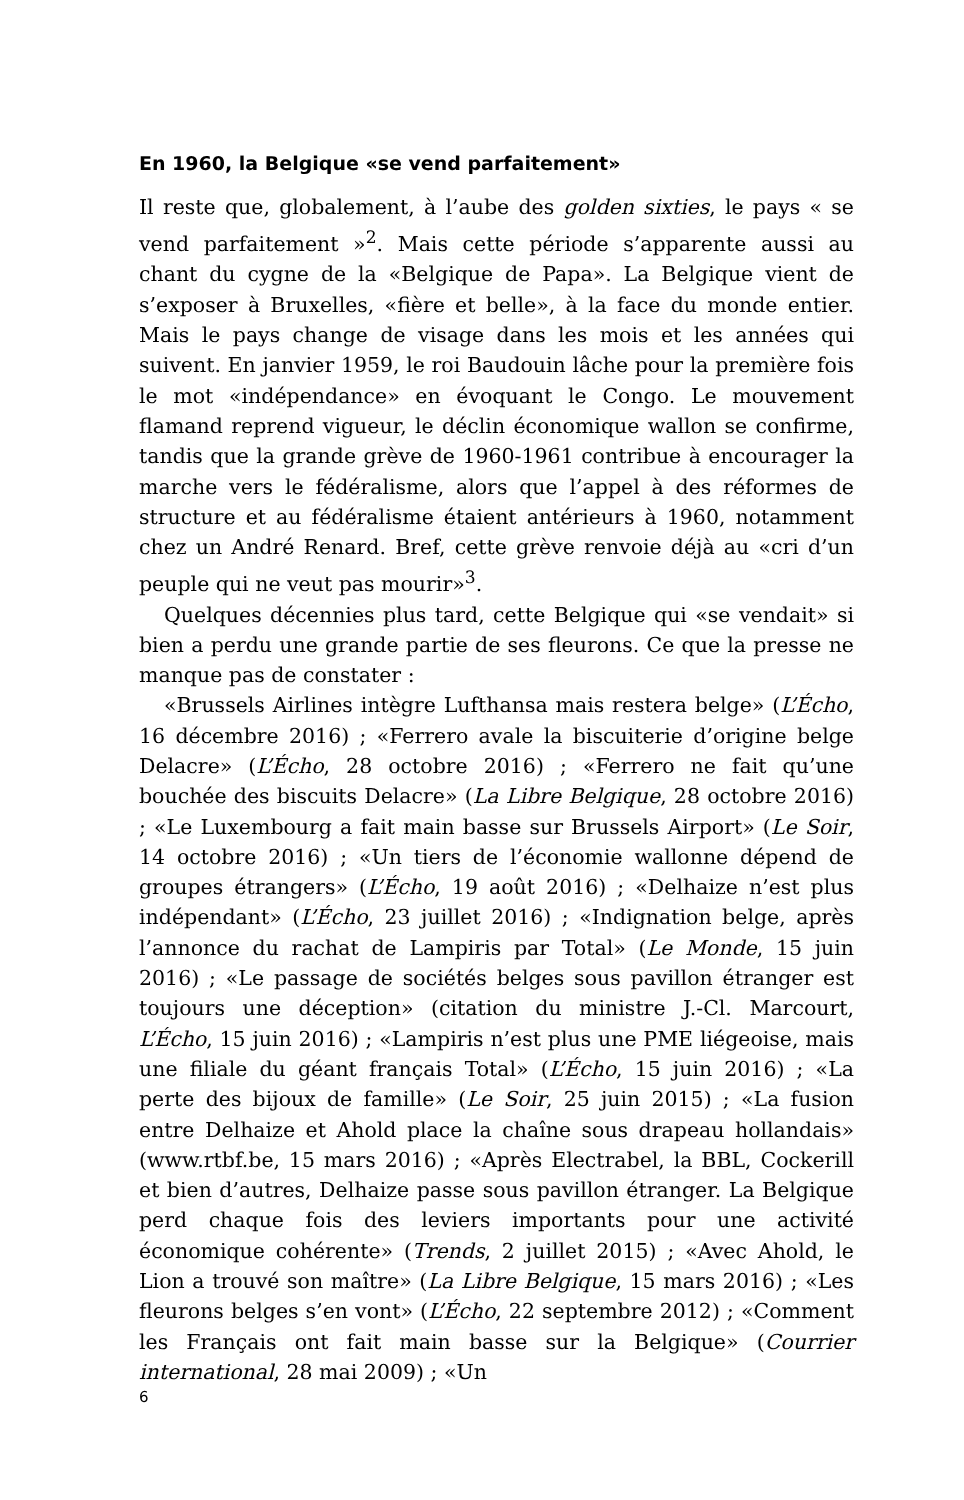En 1960, la Belgique «se vend parfaitement»
Il reste que, globalement, à l’aube des golden sixties, le pays « se vend parfaitement »<sup>2</sup>. Mais cette période s’apparente aussi au chant du cygne de la «Belgique de Papa». La Belgique vient de s’exposer à Bruxelles, «fière et belle», à la face du monde entier. Mais le pays change de visage dans les mois et les années qui suivent. En janvier 1959, le roi Baudouin lâche pour la première fois le mot «indépendance» en évoquant le Congo. Le mouvement flamand reprend vigueur, le déclin économique wallon se confirme, tandis que la grande grève de 1960-1961 contribue à encourager la marche vers le fédéralisme, alors que l’appel à des réformes de structure et au fédéralisme étaient antérieurs à 1960, notamment chez un André Renard. Bref, cette grève renvoie déjà au «cri d’un peuple qui ne veut pas mourir»<sup>3</sup>.
Quelques décennies plus tard, cette Belgique qui «se vendait» si bien a perdu une grande partie de ses fleurons. Ce que la presse ne manque pas de constater :
«Brussels Airlines intègre Lufthansa mais restera belge» (L’Écho, 16 décembre 2016) ; «Ferrero avale la biscuiterie d’origine belge Delacre» (L’Écho, 28 octobre 2016) ; «Ferrero ne fait qu’une bouchée des biscuits Delacre» (La Libre Belgique, 28 octobre 2016) ; «Le Luxembourg a fait main basse sur Brussels Airport» (Le Soir, 14 octobre 2016) ; «Un tiers de l’économie wallonne dépend de groupes étrangers» (L’Écho, 19 août 2016) ; «Delhaize n’est plus indépendant» (L’Écho, 23 juillet 2016) ; «Indignation belge, après l’annonce du rachat de Lampiris par Total» (Le Monde, 15 juin 2016) ; «Le passage de sociétés belges sous pavillon étranger est toujours une déception» (citation du ministre J.-Cl. Marcourt, L’Écho, 15 juin 2016) ; «Lampiris n’est plus une PME liégeoise, mais une filiale du géant français Total» (L’Écho, 15 juin 2016) ; «La perte des bijoux de famille» (Le Soir, 25 juin 2015) ; «La fusion entre Delhaize et Ahold place la chaîne sous drapeau hollandais» (www.rtbf.be, 15 mars 2016) ; «Après Electrabel, la BBL, Cockerill et bien d’autres, Delhaize passe sous pavillon étranger. La Belgique perd chaque fois des leviers importants pour une activité économique cohérente» (Trends, 2 juillet 2015) ; «Avec Ahold, le Lion a trouvé son maître» (La Libre Belgique, 15 mars 2016) ; «Les fleurons belges s’en vont» (L’Écho, 22 septembre 2012) ; «Comment les Français ont fait main basse sur la Belgique» (Courrier international, 28 mai 2009) ; «Un
6